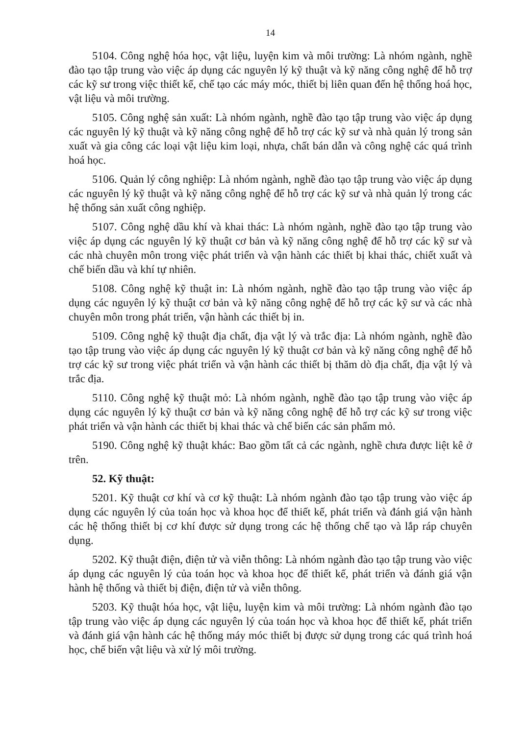14
5104. Công nghệ hóa học, vật liệu, luyện kim và môi trường: Là nhóm ngành, nghề đào tạo tập trung vào việc áp dụng các nguyên lý kỹ thuật và kỹ năng công nghệ để hỗ trợ các kỹ sư trong việc thiết kế, chế tạo các máy móc, thiết bị liên quan đến hệ thống hoá học, vật liệu và môi trường.
5105. Công nghệ sản xuất: Là nhóm ngành, nghề đào tạo tập trung vào việc áp dụng các nguyên lý kỹ thuật và kỹ năng công nghệ để hỗ trợ các kỹ sư và nhà quản lý trong sản xuất và gia công các loại vật liệu kim loại, nhựa, chất bán dẫn và công nghệ các quá trình hoá học.
5106. Quản lý công nghiệp: Là nhóm ngành, nghề đào tạo tập trung vào việc áp dụng các nguyên lý kỹ thuật và kỹ năng công nghệ để hỗ trợ các kỹ sư và nhà quản lý trong các hệ thống sản xuất công nghiệp.
5107. Công nghệ dầu khí và khai thác: Là nhóm ngành, nghề đào tạo tập trung vào việc áp dụng các nguyên lý kỹ thuật cơ bản và kỹ năng công nghệ để hỗ trợ các kỹ sư và các nhà chuyên môn trong việc phát triển và vận hành các thiết bị khai thác, chiết xuất và chế biến dầu và khí tự nhiên.
5108. Công nghệ kỹ thuật in: Là nhóm ngành, nghề đào tạo tập trung vào việc áp dụng các nguyên lý kỹ thuật cơ bản và kỹ năng công nghệ để hỗ trợ các kỹ sư và các nhà chuyên môn trong phát triển, vận hành các thiết bị in.
5109. Công nghệ kỹ thuật địa chất, địa vật lý và trắc địa: Là nhóm ngành, nghề đào tạo tập trung vào việc áp dụng các nguyên lý kỹ thuật cơ bản và kỹ năng công nghệ để hỗ trợ các kỹ sư trong việc phát triển và vận hành các thiết bị thăm dò địa chất, địa vật lý và trắc địa.
5110. Công nghệ kỹ thuật mỏ: Là nhóm ngành, nghề đào tạo tập trung vào việc áp dụng các nguyên lý kỹ thuật cơ bản và kỹ năng công nghệ để hỗ trợ các kỹ sư trong việc phát triển và vận hành các thiết bị khai thác và chế biến các sản phẩm mỏ.
5190. Công nghệ kỹ thuật khác: Bao gồm tất cả các ngành, nghề chưa được liệt kê ở trên.
52. Kỹ thuật:
5201. Kỹ thuật cơ khí và cơ kỹ thuật: Là nhóm ngành đào tạo tập trung vào việc áp dụng các nguyên lý của toán học và khoa học để thiết kế, phát triển và đánh giá vận hành các hệ thống thiết bị cơ khí được sử dụng trong các hệ thống chế tạo và lắp ráp chuyên dụng.
5202. Kỹ thuật điện, điện tử và viễn thông: Là nhóm ngành đào tạo tập trung vào việc áp dụng các nguyên lý của toán học và khoa học để thiết kế, phát triển và đánh giá vận hành hệ thống và thiết bị điện, điện tử và viễn thông.
5203. Kỹ thuật hóa học, vật liệu, luyện kim và môi trường: Là nhóm ngành đào tạo tập trung vào việc áp dụng các nguyên lý của toán học và khoa học để thiết kế, phát triển và đánh giá vận hành các hệ thống máy móc thiết bị được sử dụng trong các quá trình hoá học, chế biến vật liệu và xử lý môi trường.